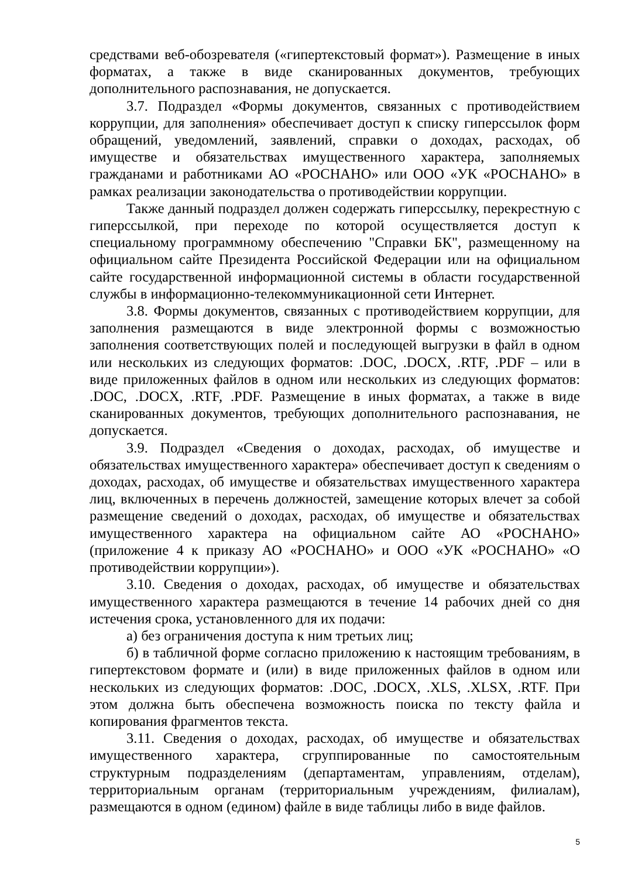средствами веб-обозревателя («гипертекстовый формат»). Размещение в иных форматах, а также в виде сканированных документов, требующих дополнительного распознавания, не допускается.
3.7. Подраздел «Формы документов, связанных с противодействием коррупции, для заполнения» обеспечивает доступ к списку гиперссылок форм обращений, уведомлений, заявлений, справки о доходах, расходах, об имуществе и обязательствах имущественного характера, заполняемых гражданами и работниками АО «РОСНАНО» или ООО «УК «РОСНАНО» в рамках реализации законодательства о противодействии коррупции.
Также данный подраздел должен содержать гиперссылку, перекрестную с гиперссылкой, при переходе по которой осуществляется доступ к специальному программному обеспечению "Справки БК", размещенному на официальном сайте Президента Российской Федерации или на официальном сайте государственной информационной системы в области государственной службы в информационно-телекоммуникационной сети Интернет.
3.8. Формы документов, связанных с противодействием коррупции, для заполнения размещаются в виде электронной формы с возможностью заполнения соответствующих полей и последующей выгрузки в файл в одном или нескольких из следующих форматов: .DOC, .DOCX, .RTF, .PDF – или в виде приложенных файлов в одном или нескольких из следующих форматов: .DOC, .DOCX, .RTF, .PDF. Размещение в иных форматах, а также в виде сканированных документов, требующих дополнительного распознавания, не допускается.
3.9. Подраздел «Сведения о доходах, расходах, об имуществе и обязательствах имущественного характера» обеспечивает доступ к сведениям о доходах, расходах, об имуществе и обязательствах имущественного характера лиц, включенных в перечень должностей, замещение которых влечет за собой размещение сведений о доходах, расходах, об имуществе и обязательствах имущественного характера на официальном сайте АО «РОСНАНО» (приложение 4 к приказу АО «РОСНАНО» и ООО «УК «РОСНАНО» «О противодействии коррупции»).
3.10. Сведения о доходах, расходах, об имуществе и обязательствах имущественного характера размещаются в течение 14 рабочих дней со дня истечения срока, установленного для их подачи:
а) без ограничения доступа к ним третьих лиц;
б) в табличной форме согласно приложению к настоящим требованиям, в гипертекстовом формате и (или) в виде приложенных файлов в одном или нескольких из следующих форматов: .DOC, .DOCX, .XLS, .XLSX, .RTF. При этом должна быть обеспечена возможность поиска по тексту файла и копирования фрагментов текста.
3.11. Сведения о доходах, расходах, об имуществе и обязательствах имущественного характера, сгруппированные по самостоятельным структурным подразделениям (департаментам, управлениям, отделам), территориальным органам (территориальным учреждениям, филиалам), размещаются в одном (едином) файле в виде таблицы либо в виде файлов.
5